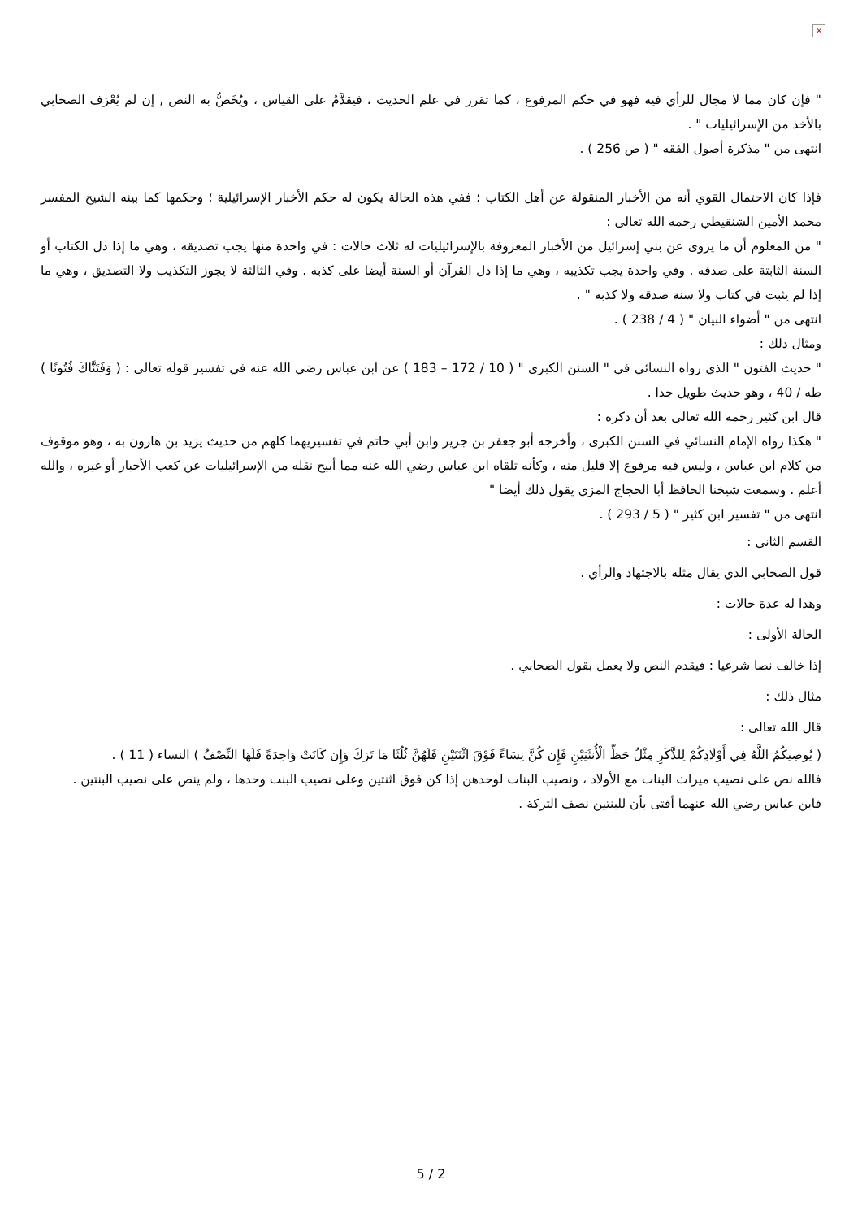×
" فإن كان مما لا مجال للرأي فيه فهو في حكم المرفوع ، كما تقرر في علم الحديث ، فيقدَّمُ على القياس ، ويُخَصُّ به النص , إن لم يُعْرَف الصحابي بالأخذ من الإسرائيليات " .
انتهى من " مذكرة أصول الفقه " ( ص 256 ) .
فإذا كان الاحتمال القوي أنه من الأخبار المنقولة عن أهل الكتاب ؛ ففي هذه الحالة يكون له حكم الأخبار الإسرائيلية ؛ وحكمها كما بينه الشيخ المفسر محمد الأمين الشنقيطي رحمه الله تعالى :
" من المعلوم أن ما يروى عن بني إسرائيل من الأخبار المعروفة بالإسرائيليات له ثلاث حالات : في واحدة منها يجب تصديقه ، وهي ما إذا دل الكتاب أو السنة الثابتة على صدقه . وفي واحدة يجب تكذيبه ، وهي ما إذا دل القرآن أو السنة أيضا على كذبه . وفي الثالثة لا يجوز التكذيب ولا التصديق ، وهي ما إذا لم يثبت في كتاب ولا سنة صدقه ولا كذبه " .
انتهى من " أضواء البيان " ( 4 / 238 ) .
ومثال ذلك :
" حديث الفتون " الذي رواه النسائي في " السنن الكبرى " ( 10 / 172 – 183 ) عن ابن عباس رضي الله عنه في تفسير قوله تعالى : ( وَفَتَنَّاكَ فُتُونًا ) طه / 40 ، وهو حديث طويل جدا .
قال ابن كثير رحمه الله تعالى بعد أن ذكره :
" هكذا رواه الإمام النسائي في السنن الكبرى ، وأخرجه أبو جعفر بن جرير وابن أبي حاتم في تفسيريهما كلهم من حديث يزيد بن هارون به ، وهو موقوف من كلام ابن عباس ، وليس فيه مرفوع إلا قليل منه ، وكأنه تلقاه ابن عباس رضي الله عنه مما أبيح نقله من الإسرائيليات عن كعب الأحبار أو غيره ، والله أعلم . وسمعت شيخنا الحافظ أبا الحجاج المزي يقول ذلك أيضا "
انتهى من " تفسير ابن كثير " ( 5 / 293 ) .
القسم الثاني :
قول الصحابي الذي يقال مثله بالاجتهاد والرأي .
وهذا له عدة حالات :
الحالة الأولى :
إذا خالف نصا شرعيا : فيقدم النص ولا يعمل بقول الصحابي .
مثال ذلك :
قال الله تعالى :
( يُوصِيكُمُ اللَّهُ فِي أَوْلَادِكُمْ لِلذَّكَرِ مِثْلُ حَظِّ الْأُنثَيَيْنِ فَإِن كُنَّ نِسَاءً فَوْقَ اثْنَتَيْنِ فَلَهُنَّ ثُلُثَا مَا تَرَكَ وَإِن كَانَتْ وَاحِدَةً فَلَهَا النِّصْفُ ) النساء ( 11 ) .
فالله نص على نصيب ميراث البنات مع الأولاد ، ونصيب البنات لوحدهن إذا كن فوق اثنتين وعلى نصيب البنت وحدها ، ولم ينص على نصيب البنتين .
فابن عباس رضي الله عنهما أفتى بأن للبنتين نصف التركة .
5 / 2